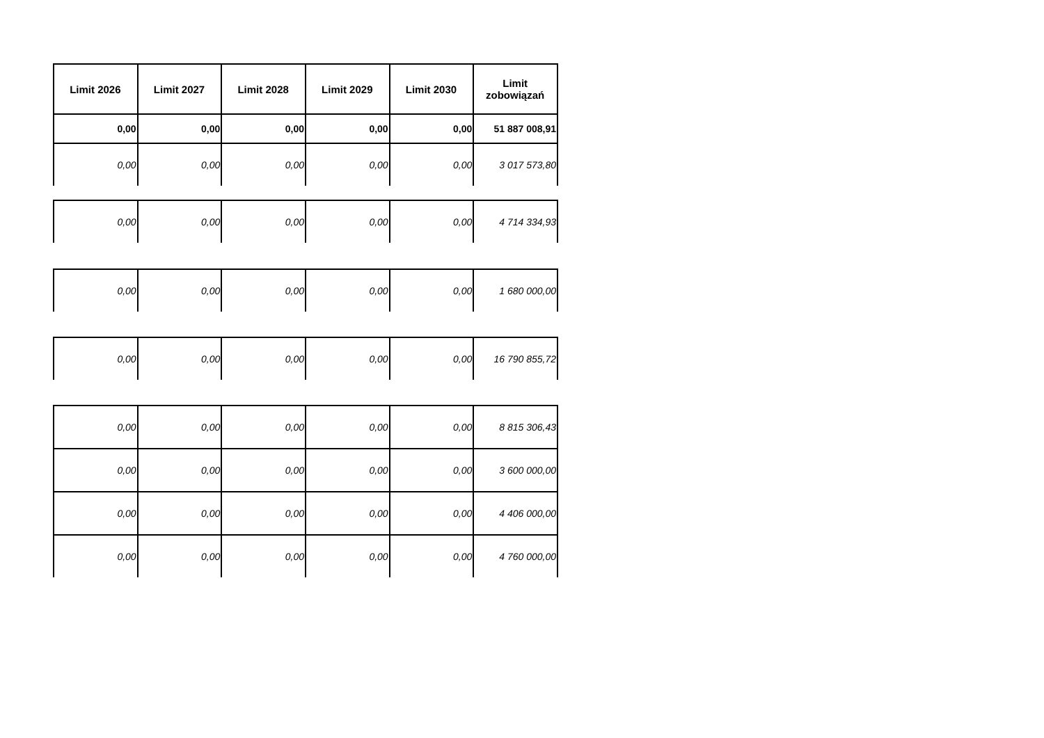| Limit 2026 | Limit 2027 | Limit 2028 | Limit 2029 | Limit 2030 | Limit zobowiązań |
| --- | --- | --- | --- | --- | --- |
| 0,00 | 0,00 | 0,00 | 0,00 | 0,00 | 51 887 008,91 |
| 0,00 | 0,00 | 0,00 | 0,00 | 0,00 | 3 017 573,80 |
| 0,00 | 0,00 | 0,00 | 0,00 | 0,00 | 4 714 334,93 |
| 0,00 | 0,00 | 0,00 | 0,00 | 0,00 | 1 680 000,00 |
| 0,00 | 0,00 | 0,00 | 0,00 | 0,00 | 16 790 855,72 |
| 0,00 | 0,00 | 0,00 | 0,00 | 0,00 | 8 815 306,43 |
| 0,00 | 0,00 | 0,00 | 0,00 | 0,00 | 3 600 000,00 |
| 0,00 | 0,00 | 0,00 | 0,00 | 0,00 | 4 406 000,00 |
| 0,00 | 0,00 | 0,00 | 0,00 | 0,00 | 4 760 000,00 |